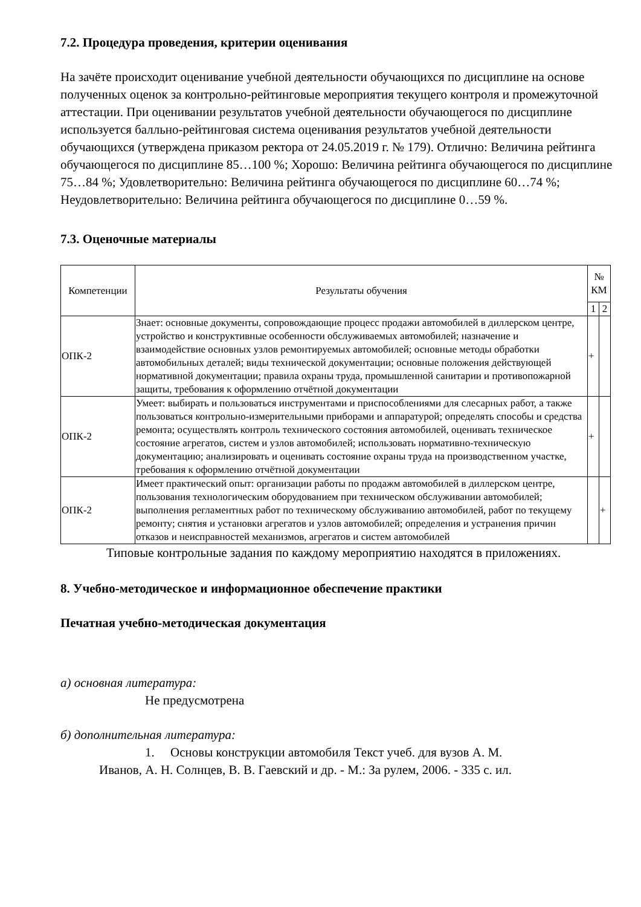7.2. Процедура проведения, критерии оценивания
На зачёте происходит оценивание учебной деятельности обучающихся по дисциплине на основе полученных оценок за контрольно-рейтинговые мероприятия текущего контроля и промежуточной аттестации. При оценивании результатов учебной деятельности обучающегося по дисциплине используется балльно-рейтинговая система оценивания результатов учебной деятельности обучающихся (утверждена приказом ректора от 24.05.2019 г. № 179). Отлично: Величина рейтинга обучающегося по дисциплине 85…100 %; Хорошо: Величина рейтинга обучающегося по дисциплине 75…84 %; Удовлетворительно: Величина рейтинга обучающегося по дисциплине 60…74 %; Неудовлетворительно: Величина рейтинга обучающегося по дисциплине 0…59 %.
7.3. Оценочные материалы
| Компетенции | Результаты обучения | № КМ | |
| --- | --- | --- | --- |
| | | 1 | 2 |
| ОПК-2 | Знает: основные документы, сопровождающие процесс продажи автомобилей в диллерском центре, устройство и конструктивные особенности обслуживаемых автомобилей; назначение и взаимодействие основных узлов ремонтируемых автомобилей; основные методы обработки автомобильных деталей; виды технической документации; основные положения действующей нормативной документации; правила охраны труда, промышленной санитарии и противопожарной защиты, требования к оформлению отчётной документации | + | |
| ОПК-2 | Умеет: выбирать и пользоваться инструментами и приспособлениями для слесарных работ, а также пользоваться контрольно-измерительными приборами и аппаратурой; определять способы и средства ремонта; осуществлять контроль технического состояния автомобилей, оценивать техническое состояние агрегатов, систем и узлов автомобилей; использовать нормативно-техническую документацию; анализировать и оценивать состояние охраны труда на производственном участке, требования к оформлению отчётной документации | + | |
| ОПК-2 | Имеет практический опыт: организации работы по продажм автомобилей в диллерском центре, пользования технологическим оборудованием при техническом обслуживании автомобилей; выполнения регламентных работ по техническому обслуживанию автомобилей, работ по текущему ремонту; снятия и установки агрегатов и узлов автомобилей; определения и устранения причин отказов и неисправностей механизмов, агрегатов и систем автомобилей | | + |
Типовые контрольные задания по каждому мероприятию находятся в приложениях.
8. Учебно-методическое и информационное обеспечение практики
Печатная учебно-методическая документация
а) основная литература:
Не предусмотрена
б) дополнительная литература:
1. Основы конструкции автомобиля Текст учеб. для вузов А. М.
Иванов, А. Н. Солнцев, В. В. Гаевский и др. - М.: За рулем, 2006. - 335 с. ил.